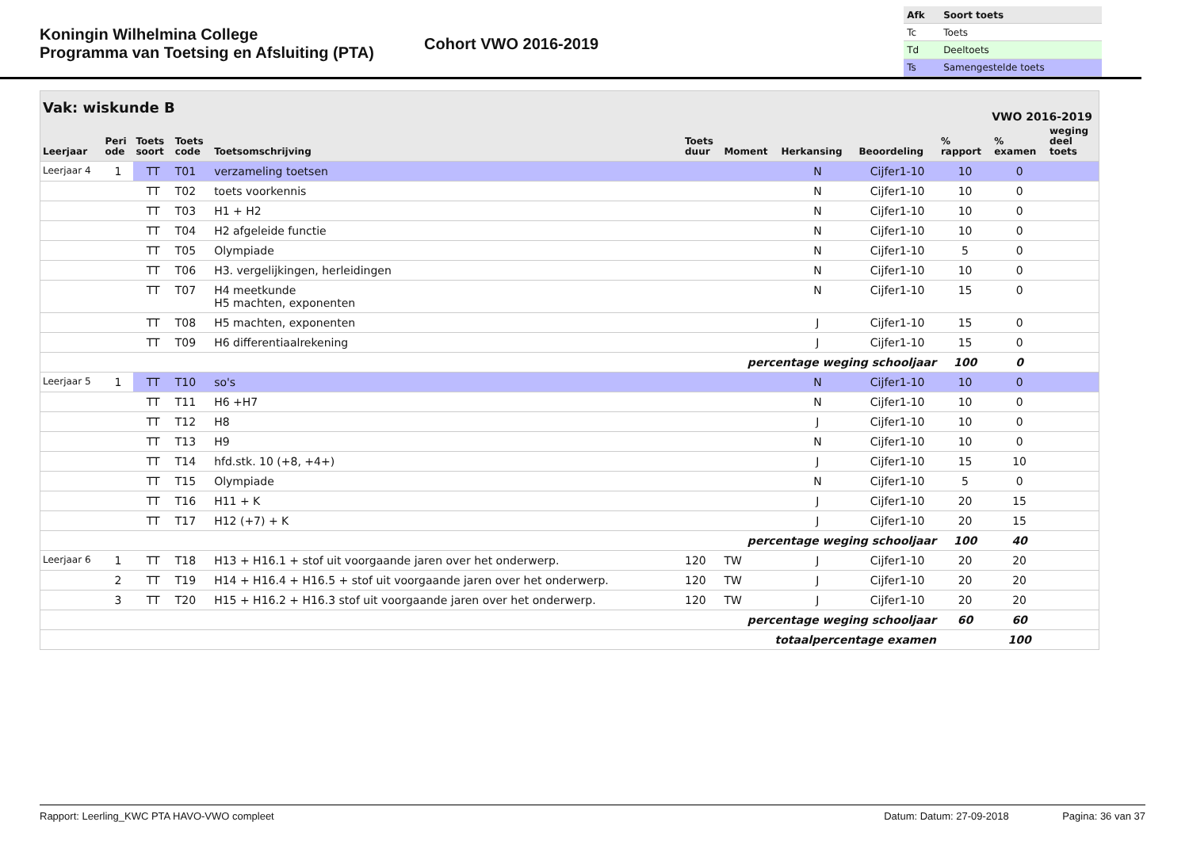Koningin Wilhelmina College
Programma van Toetsing en Afsluiting (PTA)
Cohort VWO 2016-2019
| Afk | Soort toets |
| Tc | Toets |
| Td | Deeltoets |
| Ts | Samengestelde toets |
Vak: wiskunde B VWO 2016-2019
| Leerjaar | Peri ode | Toets soort | Toets code | Toetsomschrijving | Toets duur | Moment | Herkansing | Beoordeling | % rapport | % examen | weging deel toets |
| --- | --- | --- | --- | --- | --- | --- | --- | --- | --- | --- | --- |
| Leerjaar 4 | 1 | TT | T01 | verzameling toetsen | | | N | Cijfer1-10 | 10 | 0 | |
| | | TT | T02 | toets voorkennis | | | N | Cijfer1-10 | 10 | 0 | |
| | | TT | T03 | H1 + H2 | | | N | Cijfer1-10 | 10 | 0 | |
| | | TT | T04 | H2 afgeleide functie | | | N | Cijfer1-10 | 10 | 0 | |
| | | TT | T05 | Olympiade | | | N | Cijfer1-10 | 5 | 0 | |
| | | TT | T06 | H3. vergelijkingen, herleidingen | | | N | Cijfer1-10 | 10 | 0 | |
| | | TT | T07 | H4 meetkunde H5 machten, exponenten | | | N | Cijfer1-10 | 15 | 0 | |
| | | TT | T08 | H5 machten, exponenten | | | J | Cijfer1-10 | 15 | 0 | |
| | | TT | T09 | H6 differentiaalrekening | | | J | Cijfer1-10 | 15 | 0 | |
| percentage weging schooljaar | | | | | | | | | 100 | 0 | |
| Leerjaar 5 | 1 | TT | T10 | so's | | | N | Cijfer1-10 | 10 | 0 | |
| | | TT | T11 | H6 +H7 | | | N | Cijfer1-10 | 10 | 0 | |
| | | TT | T12 | H8 | | | J | Cijfer1-10 | 10 | 0 | |
| | | TT | T13 | H9 | | | N | Cijfer1-10 | 10 | 0 | |
| | | TT | T14 | hfd.stk. 10 (+8, +4+) | | | J | Cijfer1-10 | 15 | 10 | |
| | | TT | T15 | Olympiade | | | N | Cijfer1-10 | 5 | 0 | |
| | | TT | T16 | H11 + K | | | J | Cijfer1-10 | 20 | 15 | |
| | | TT | T17 | H12 (+7) + K | | | J | Cijfer1-10 | 20 | 15 | |
| percentage weging schooljaar | | | | | | | | | 100 | 40 | |
| Leerjaar 6 | 1 | TT | T18 | H13 + H16.1 + stof uit voorgaande jaren over het onderwerp. | 120 | TW | J | Cijfer1-10 | 20 | 20 | |
| | 2 | TT | T19 | H14 + H16.4 + H16.5 + stof uit voorgaande jaren over het onderwerp. | 120 | TW | J | Cijfer1-10 | 20 | 20 | |
| | 3 | TT | T20 | H15 + H16.2 + H16.3 stof uit voorgaande jaren over het onderwerp. | 120 | TW | J | Cijfer1-10 | 20 | 20 | |
| percentage weging schooljaar | | | | | | | | | 60 | 60 | |
| totaalpercentage examen | | | | | | | | | | 100 | |
Rapport: Leerling_KWC PTA HAVO-VWO compleet Datum: Datum: 27-09-2018 Pagina: 36 van 37